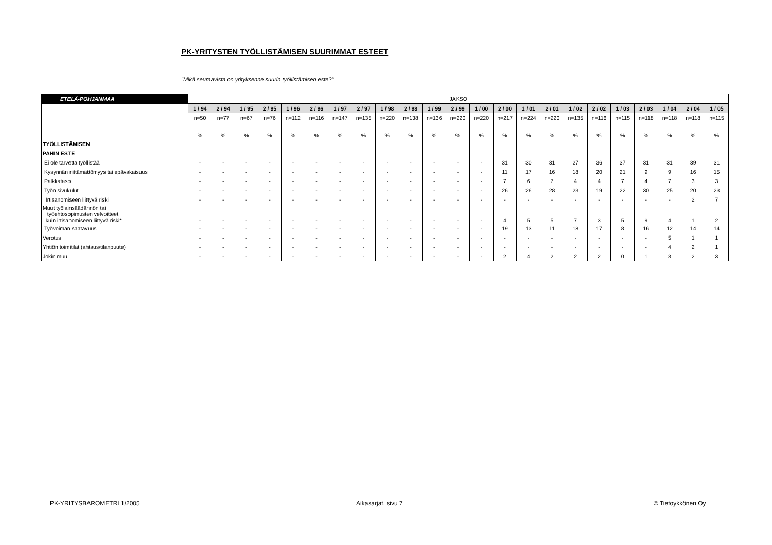PK-YRITYSTEN TYÖLLISTÄMISEN SUURIMMAT ESTEET
"Mikä seuraavista on yrityksenne suurin työllistämisen este?"
| ETELÄ-POHJANMAA | JAKSO | | | | | | | | | | | | | | | | | | | | | | |
| | 1 / 94 | 2 / 94 | 1 / 95 | 2 / 95 | 1 / 96 | 2 / 96 | 1 / 97 | 2 / 97 | 1 / 98 | 2 / 98 | 1 / 99 | 2 / 99 | 1 / 00 | 2 / 00 | 1 / 01 | 2 / 01 | 1 / 02 | 2 / 02 | 1 / 03 | 2 / 03 | 1 / 04 | 2 / 04 | 1 / 05 |
| | n=50 | n=77 | n=67 | n=76 | n=112 | n=116 | n=147 | n=135 | n=220 | n=138 | n=136 | n=220 | n=220 | n=217 | n=224 | n=220 | n=135 | n=116 | n=115 | n=118 | n=118 | n=118 | n=115 |
| | % | % | % | % | % | % | % | % | % | % | % | % | % | % | % | % | % | % | % | % | % | % | % |
| TYÖLLISTÄMISEN | | | | | | | | | | | | | | | | | | | | | | | |
| PAHIN ESTE | | | | | | | | | | | | | | | | | | | | | | | |
| Ei ole tarvetta työllistää | - | - | - | - | - | - | - | - | - | - | - | - | - | 31 | 30 | 31 | 27 | 36 | 37 | 31 | 31 | 39 | 31 |
| Kysynnän riittämättömyys tai epävakaisuus | - | - | - | - | - | - | - | - | - | - | - | - | - | 11 | 17 | 16 | 18 | 20 | 21 | 9 | 9 | 16 | 15 |
| Palkkataso | - | - | - | - | - | - | - | - | - | - | - | - | - | 7 | 6 | 7 | 4 | 4 | 7 | 4 | 7 | 3 | 3 |
| Työn sivukulut | - | - | - | - | - | - | - | - | - | - | - | - | - | 26 | 26 | 28 | 23 | 19 | 22 | 30 | 25 | 20 | 23 |
| Irtisanomiseen liittyvä riski | - | - | - | - | - | - | - | - | - | - | - | - | - | - | - | - | - | - | - | - | - | 2 | 7 |
| Muut työlainsäädännön tai työehtosopimusten velvoitteet kuin irtisanomiseen liittyvä riski* | - | - | - | - | - | - | - | - | - | - | - | - | - | 4 | 5 | 5 | 7 | 3 | 5 | 9 | 4 | 1 | 2 |
| Työvoiman saatavuus | - | - | - | - | - | - | - | - | - | - | - | - | - | 19 | 13 | 11 | 18 | 17 | 8 | 16 | 12 | 14 | 14 |
| Verotus | - | - | - | - | - | - | - | - | - | - | - | - | - | - | - | - | - | - | - | - | 5 | 1 | 1 |
| Yhtiön toimitilat (ahtaus/tilanpuute) | - | - | - | - | - | - | - | - | - | - | - | - | - | - | - | - | - | - | - | - | 4 | 2 | 1 |
| Jokin muu | - | - | - | - | - | - | - | - | - | - | - | - | - | 2 | 4 | 2 | 2 | 2 | 0 | 1 | 3 | 2 | 3 |
PK-YRITYSBAROMETRI 1/2005 Aikasarjat, sivu 7 © Tietoykkönen Oy